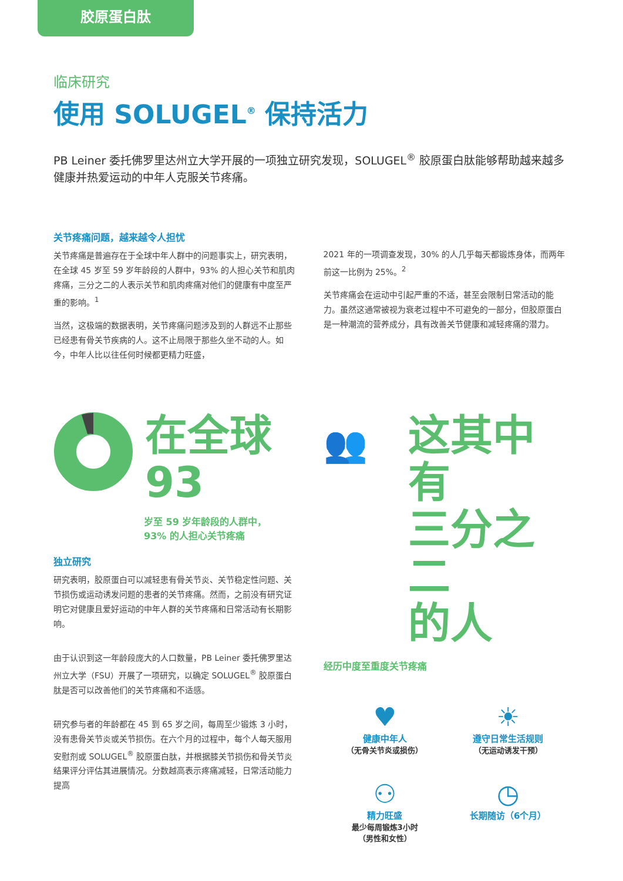胶原蛋白肽
临床研究
使用 SOLUGEL<sup>®</sup> 保持活力
PB Leiner 委托佛罗里达州立大学开展的一项独立研究发现，SOLUGEL<sup>®</sup> 胶原蛋白肽能够帮助越来越多健康并热爱运动的中年人克服关节疼痛。
关节疼痛问题，越来越令人担忧
关节疼痛是普遍存在于全球中年人群中的问题事实上，研究表明，在全球 45 岁至 59 岁年龄段的人群中，93% 的人担心关节和肌肉疼痛，三分之二的人表示关节和肌肉疼痛对他们的健康有中度至严重的影响。<sup>1</sup>
当然，这极端的数据表明，关节疼痛问题涉及到的人群远不止那些已经患有骨关节疾病的人。这不止局限于那些久坐不动的人。如今，中年人比以往任何时候都更精力旺盛，
2021 年的一项调查发现，30% 的人几乎每天都锻炼身体，而两年前这一比例为 25%。<sup>2</sup>
关节疼痛会在运动中引起严重的不适，甚至会限制日常活动的能力。虽然这通常被视为衰老过程中不可避免的一部分，但胶原蛋白是一种潮流的营养成分，具有改善关节健康和减轻疼痛的潜力。
在全球
93
岁至 59 岁年龄段的人群中，
93% 的人担心关节疼痛
独立研究
研究表明，胶原蛋白可以减轻患有骨关节炎、关节稳定性问题、关节损伤或运动诱发问题的患者的关节疼痛。然而，之前没有研究证明它对健康且爱好运动的中年人群的关节疼痛和日常活动有长期影响。
由于认识到这一年龄段庞大的人口数量，PB Leiner 委托佛罗里达州立大学（FSU）开展了一项研究，以确定 SOLUGEL<sup>®</sup> 胶原蛋白肽是否可以改善他们的关节疼痛和不适感。
研究参与者的年龄都在 45 到 65 岁之间，每周至少锻炼 3 小时，没有患骨关节炎或关节损伤。在六个月的过程中，每个人每天服用安慰剂或 SOLUGEL<sup>®</sup> 胶原蛋白肽，并根据膝关节损伤和骨关节炎结果评分评估其进展情况。分数越高表示疼痛减轻，日常活动能力提高
👥
这其中有
三分之二
的人
经历中度至重度关节疼痛
♥
健康中年人
（无骨关节炎或损伤）
☀
遵守日常生活规则
（无运动诱发干预）
⚇
精力旺盛
最少每周锻炼3小时
（男性和女性）
◷
长期随访（6个月）